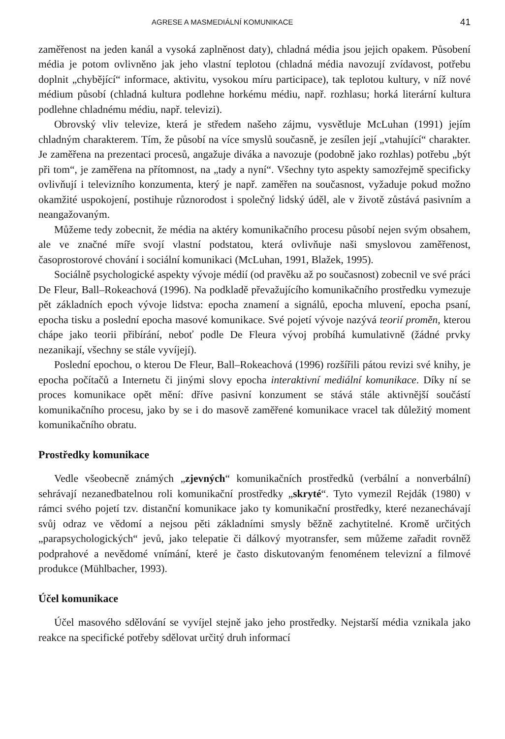AGRESE A MASMEDIÁLNÍ KOMUNIKACE 41
zaměřenost na jeden kanál a vysoká zaplněnost daty), chladná média jsou jejich opakem. Působení média je potom ovlivněno jak jeho vlastní teplotou (chladná média navozují zvídavost, potřebu doplnit „chybějící“ informace, aktivitu, vysokou míru participace), tak teplotou kultury, v níž nové médium působí (chladná kultura podlehne horkému médiu, např. rozhlasu; horká literární kultura podlehne chladnému médiu, např. televizi).
Obrovský vliv televize, která je středem našeho zájmu, vysvětluje McLuhan (1991) jejím chladným charakterem. Tím, že působí na více smyslů současně, je zesílen její „vtahující“ charakter. Je zaměřena na prezentaci procesů, angažuje diváka a navozuje (podobně jako rozhlas) potřebu „být při tom“, je zaměřena na přítomnost, na „tady a nyní“. Všechny tyto aspekty samozřejmě specificky ovlivňují i televizního konzumenta, který je např. zaměřen na současnost, vyžaduje pokud možno okamžité uspokojení, postihuje různorodost i společný lidský úděl, ale v životě zůstává pasivním a neangažovaným.
Můžeme tedy zobecnit, že média na aktéry komunikačního procesu působí nejen svým obsahem, ale ve značné míře svojí vlastní podstatou, která ovlivňuje naši smyslovou zaměřenost, časoprostorové chování i sociální komunikaci (McLuhan, 1991, Blažek, 1995).
Sociálně psychologické aspekty vývoje médií (od pravěku až po současnost) zobecnil ve své práci De Fleur, Ball–Rokeachová (1996). Na podkladě převažujícího komunikačního prostředku vymezuje pět základních epoch vývoje lidstva: epocha znamení a signálů, epocha mluvení, epocha psaní, epocha tisku a poslední epocha masové komunikace. Své pojetí vývoje nazývá teorií proměn, kterou chápe jako teorii přibírání, neboť podle De Fleura vývoj probíhá kumulativně (žádné prvky nezanikají, všechny se stále vyvíjejí).
Poslední epochou, o kterou De Fleur, Ball–Rokeachová (1996) rozšířili pátou revizi své knihy, je epocha počítačů a Internetu či jinými slovy epocha interaktivní mediální komunikace. Díky ní se proces komunikace opět mění: dříve pasivní konzument se stává stále aktivnější součástí komunikačního procesu, jako by se i do masově zaměřené komunikace vracel tak důležitý moment komunikačního obratu.
Prostředky komunikace
Vedle všeobecně známých „zjevných“ komunikačních prostředků (verbální a nonverbální) sehrávají nezanedbatelnou roli komunikační prostředky „skryté“. Tyto vymezil Rejdák (1980) v rámci svého pojetí tzv. distanční komunikace jako ty komunikační prostředky, které nezanechávají svůj odraz ve vědomí a nejsou pěti základními smysly běžně zachytitelné. Kromě určitých „parapsychologických“ jevů, jako telepatie či dálkový myotransfer, sem můžeme zařadit rovněž podprahové a nevědomé vnímání, které je často diskutovaným fenoménem televizní a filmové produkce (Mühlbacher, 1993).
Účel komunikace
Účel masového sdělování se vyvíjel stejně jako jeho prostředky. Nejstarší média vznikala jako reakce na specifické potřeby sdělovat určitý druh informací